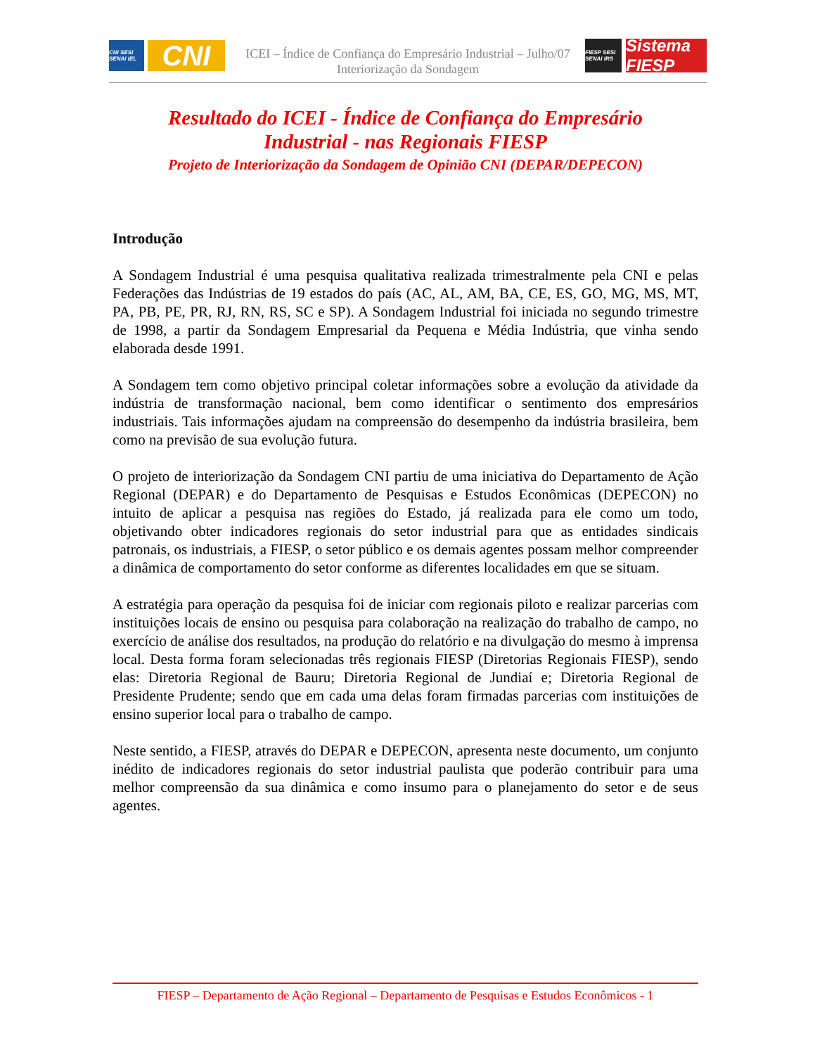CNI SESI SENAI IEL
CNI
ICEI – Índice de Confiança do Empresário Industrial – Julho/07
Interiorização da Sondagem
FIESP SESI SENAI IRS
Sistema FIESP
Resultado do ICEI - Índice de Confiança do Empresário
Industrial - nas Regionais FIESP
Projeto de Interiorização da Sondagem de Opinião CNI (DEPAR/DEPECON)
Introdução
A Sondagem Industrial é uma pesquisa qualitativa realizada trimestralmente pela CNI e pelas Federações das Indústrias de 19 estados do país (AC, AL, AM, BA, CE, ES, GO, MG, MS, MT, PA, PB, PE, PR, RJ, RN, RS, SC e SP). A Sondagem Industrial foi iniciada no segundo trimestre de 1998, a partir da Sondagem Empresarial da Pequena e Média Indústria, que vinha sendo elaborada desde 1991.
A Sondagem tem como objetivo principal coletar informações sobre a evolução da atividade da indústria de transformação nacional, bem como identificar o sentimento dos empresários industriais. Tais informações ajudam na compreensão do desempenho da indústria brasileira, bem como na previsão de sua evolução futura.
O projeto de interiorização da Sondagem CNI partiu de uma iniciativa do Departamento de Ação Regional (DEPAR) e do Departamento de Pesquisas e Estudos Econômicas (DEPECON) no intuito de aplicar a pesquisa nas regiões do Estado, já realizada para ele como um todo, objetivando obter indicadores regionais do setor industrial para que as entidades sindicais patronais, os industriais, a FIESP, o setor público e os demais agentes possam melhor compreender a dinâmica de comportamento do setor conforme as diferentes localidades em que se situam.
A estratégia para operação da pesquisa foi de iniciar com regionais piloto e realizar parcerias com instituições locais de ensino ou pesquisa para colaboração na realização do trabalho de campo, no exercício de análise dos resultados, na produção do relatório e na divulgação do mesmo à imprensa local. Desta forma foram selecionadas três regionais FIESP (Diretorias Regionais FIESP), sendo elas: Diretoria Regional de Bauru; Diretoria Regional de Jundiaí e; Diretoria Regional de Presidente Prudente; sendo que em cada uma delas foram firmadas parcerias com instituições de ensino superior local para o trabalho de campo.
Neste sentido, a FIESP, através do DEPAR e DEPECON, apresenta neste documento, um conjunto inédito de indicadores regionais do setor industrial paulista que poderão contribuir para uma melhor compreensão da sua dinâmica e como insumo para o planejamento do setor e de seus agentes.
FIESP – Departamento de Ação Regional – Departamento de Pesquisas e Estudos Econômicos - 1